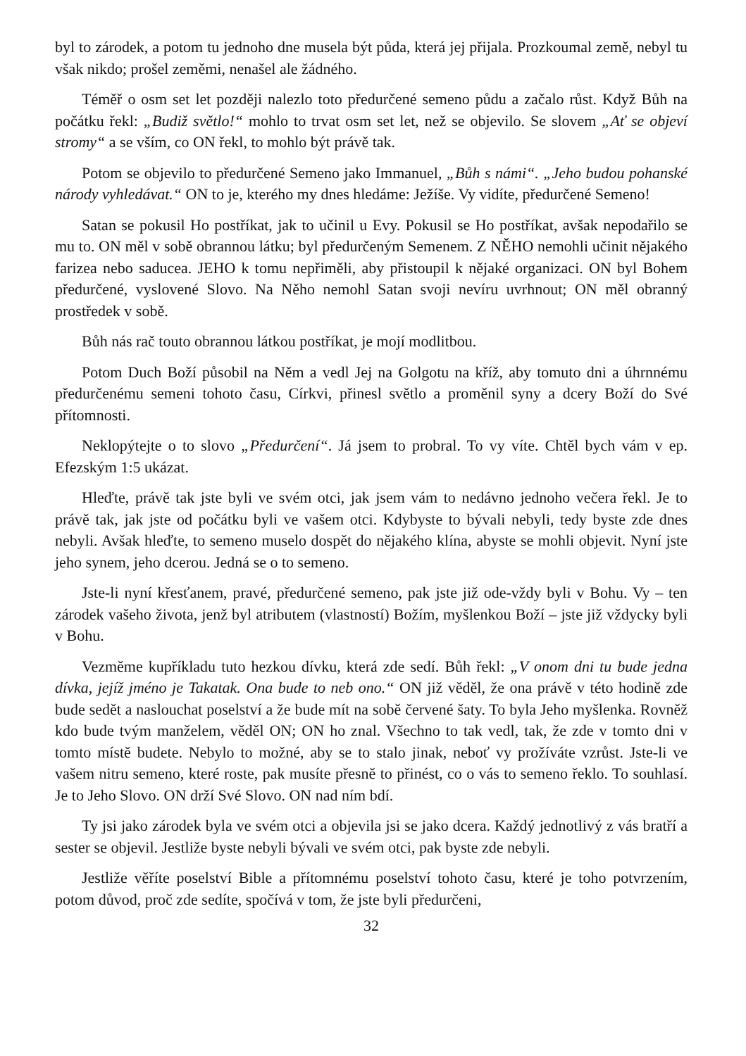byl to zárodek, a potom tu jednoho dne musela být půda, která jej přijala. Prozkoumal země, nebyl tu však nikdo; prošel zeměmi, nenašel ale žádného.
Téměř o osm set let později nalezlo toto předurčené semeno půdu a začalo růst. Když Bůh na počátku řekl: „Budiž světlo!“ mohlo to trvat osm set let, než se objevilo. Se slovem „Ať se objeví stromy“ a se vším, co ON řekl, to mohlo být právě tak.
Potom se objevilo to předurčené Semeno jako Immanuel, „Bůh s námi“. „Jeho budou pohanské národy vyhledávat.“ ON to je, kterého my dnes hledáme: Ježíše. Vy vidíte, předurčené Semeno!
Satan se pokusil Ho postříkat, jak to učinil u Evy. Pokusil se Ho postříkat, avšak nepodařilo se mu to. ON měl v sobě obrannou látku; byl předurčeným Semenem. Z NĚHO nemohli učinit nějakého farizea nebo saducea. JEHO k tomu nepřiměli, aby přistoupil k nějaké organizaci. ON byl Bohem předurčené, vyslovené Slovo. Na Něho nemohl Satan svoji nevíru uvrhnout; ON měl obranný prostředek v sobě.
Bůh nás rač touto obrannou látkou postříkat, je mojí modlitbou.
Potom Duch Boží působil na Něm a vedl Jej na Golgotu na kříž, aby tomuto dni a úhrnnému předurčenému semeni tohoto času, Církvi, přinesl světlo a proměnil syny a dcery Boží do Své přítomnosti.
Neklopýtejte o to slovo „Předurčení“. Já jsem to probral. To vy víte. Chtěl bych vám v ep. Efezským 1:5 ukázat.
Hleďte, právě tak jste byli ve svém otci, jak jsem vám to nedávno jednoho večera řekl. Je to právě tak, jak jste od počátku byli ve vašem otci. Kdybyste to bývali nebyli, tedy byste zde dnes nebyli. Avšak hleďte, to semeno muselo dospět do nějakého klína, abyste se mohli objevit. Nyní jste jeho synem, jeho dcerou. Jedná se o to semeno.
Jste-li nyní křesťanem, pravé, předurčené semeno, pak jste již ode-vždy byli v Bohu. Vy – ten zárodek vašeho života, jenž byl atributem (vlastností) Božím, myšlenkou Boží – jste již vždycky byli v Bohu.
Vezměme kupříkladu tuto hezkou dívku, která zde sedí. Bůh řekl: „V onom dni tu bude jedna dívka, jejíž jméno je Takatak. Ona bude to neb ono.“ ON již věděl, že ona právě v této hodině zde bude sedět a naslouchat poselství a že bude mít na sobě červené šaty. To byla Jeho myšlenka. Rovněž kdo bude tvým manželem, věděl ON; ON ho znal. Všechno to tak vedl, tak, že zde v tomto dni v tomto místě budete. Nebylo to možné, aby se to stalo jinak, neboť vy prožíváte vzrůst. Jste-li ve vašem nitru semeno, které roste, pak musíte přesně to přinést, co o vás to semeno řeklo. To souhlasí. Je to Jeho Slovo. ON drží Své Slovo. ON nad ním bdí.
Ty jsi jako zárodek byla ve svém otci a objevila jsi se jako dcera. Každý jednotlivý z vás bratří a sester se objevil. Jestliže byste nebyli bývali ve svém otci, pak byste zde nebyli.
Jestliže věříte poselství Bible a přítomnému poselství tohoto času, které je toho potvrzením, potom důvod, proč zde sedíte, spočívá v tom, že jste byli předurčeni,
32